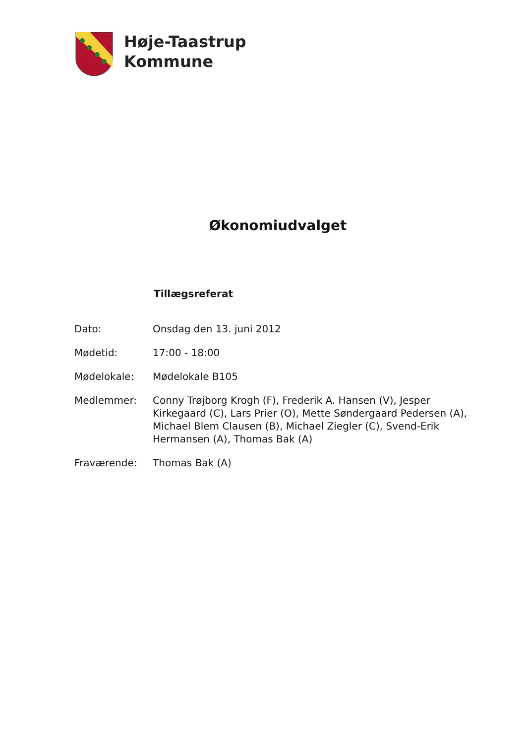Høje-Taastrup
Kommune
Økonomiudvalget
Tillægsreferat
| Dato: | Onsdag den 13. juni 2012 |
| Mødetid: | 17:00 - 18:00 |
| Mødelokale: | Mødelokale B105 |
| Medlemmer: | Conny Trøjborg Krogh (F), Frederik A. Hansen (V), Jesper Kirkegaard (C), Lars Prier (O), Mette Søndergaard Pedersen (A), Michael Blem Clausen (B), Michael Ziegler (C), Svend-Erik Hermansen (A), Thomas Bak (A) |
| Fraværende: | Thomas Bak (A) |